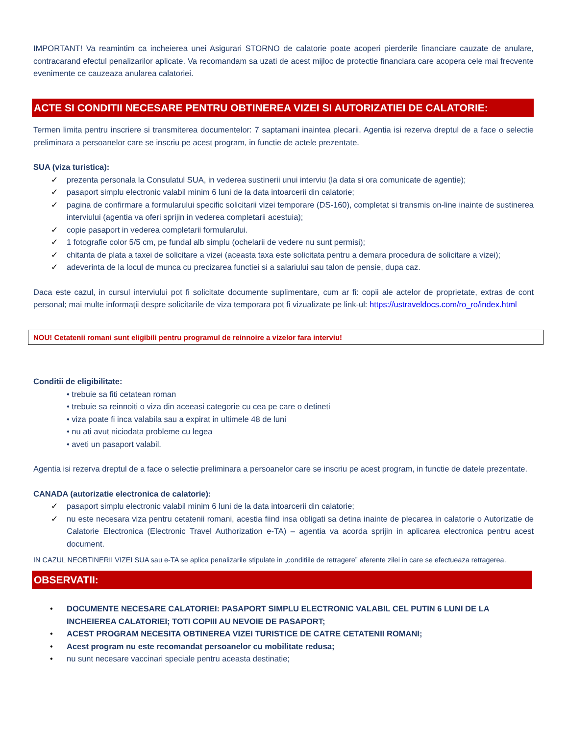IMPORTANT! Va reamintim ca incheierea unei Asigurari STORNO de calatorie poate acoperi pierderile financiare cauzate de anulare, contracarand efectul penalizarilor aplicate. Va recomandam sa uzati de acest mijloc de protectie financiara care acopera cele mai frecvente evenimente ce cauzeaza anularea calatoriei.
ACTE SI CONDITII NECESARE PENTRU OBTINEREA VIZEI SI AUTORIZATIEI DE CALATORIE:
Termen limita pentru inscriere si transmiterea documentelor: 7 saptamani inaintea plecarii. Agentia isi rezerva dreptul de a face o selectie preliminara a persoanelor care se inscriu pe acest program, in functie de actele prezentate.
SUA (viza turistica):
✓ prezenta personala la Consulatul SUA, in vederea sustinerii unui interviu (la data si ora comunicate de agentie);
✓ pasaport simplu electronic valabil minim 6 luni de la data intoarcerii din calatorie;
✓ pagina de confirmare a formularului specific solicitarii vizei temporare (DS-160), completat si transmis on-line inainte de sustinerea interviului (agentia va oferi sprijin in vederea completarii acestuia);
✓ copie pasaport in vederea completarii formularului.
✓ 1 fotografie color 5/5 cm, pe fundal alb simplu (ochelarii de vedere nu sunt permisi);
✓ chitanta de plata a taxei de solicitare a vizei (aceasta taxa este solicitata pentru a demara procedura de solicitare a vizei);
✓ adeverinta de la locul de munca cu precizarea functiei si a salariului sau talon de pensie, dupa caz.
Daca este cazul, in cursul interviului pot fi solicitate documente suplimentare, cum ar fi: copii ale actelor de proprietate, extras de cont personal; mai multe informaţii despre solicitarile de viza temporara pot fi vizualizate pe link-ul: https://ustraveldocs.com/ro_ro/index.html
NOU! Cetatenii romani sunt eligibili pentru programul de reinnoire a vizelor fara interviu!
Conditii de eligibilitate:
• trebuie sa fiti cetatean roman
• trebuie sa reinnoiti o viza din aceeasi categorie cu cea pe care o detineti
• viza poate fi inca valabila sau a expirat in ultimele 48 de luni
• nu ati avut niciodata probleme cu legea
• aveti un pasaport valabil.
Agentia isi rezerva dreptul de a face o selectie preliminara a persoanelor care se inscriu pe acest program, in functie de datele prezentate.
CANADA (autorizatie electronica de calatorie):
✓ pasaport simplu electronic valabil minim 6 luni de la data intoarcerii din calatorie;
✓ nu este necesara viza pentru cetatenii romani, acestia fiind insa obligati sa detina inainte de plecarea in calatorie o Autorizatie de Calatorie Electronica (Electronic Travel Authorization e-TA) – agentia va acorda sprijin in aplicarea electronica pentru acest document.
IN CAZUL NEOBTINERII VIZEI SUA sau e-TA se aplica penalizarile stipulate in „conditiile de retragere” aferente zilei in care se efectueaza retragerea.
OBSERVATII:
• DOCUMENTE NECESARE CALATORIEI: PASAPORT SIMPLU ELECTRONIC VALABIL CEL PUTIN 6 LUNI DE LA INCHEIEREA CALATORIEI; TOTI COPIII AU NEVOIE DE PASAPORT;
• ACEST PROGRAM NECESITA OBTINEREA VIZEI TURISTICE DE CATRE CETATENII ROMANI;
• Acest program nu este recomandat persoanelor cu mobilitate redusa;
• nu sunt necesare vaccinari speciale pentru aceasta destinatie;